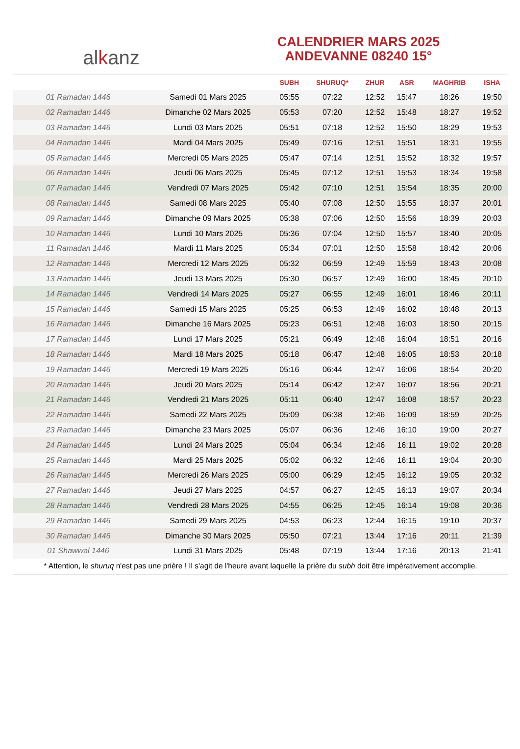alkanz
CALENDRIER MARS 2025
ANDEVANNE 08240 15°
| | | SUBH | SHURUQ* | ZHUR | ASR | MAGHRIB | ISHA |
| --- | --- | --- | --- | --- | --- | --- | --- |
| 01 Ramadan 1446 | Samedi 01 Mars 2025 | 05:55 | 07:22 | 12:52 | 15:47 | 18:26 | 19:50 |
| 02 Ramadan 1446 | Dimanche 02 Mars 2025 | 05:53 | 07:20 | 12:52 | 15:48 | 18:27 | 19:52 |
| 03 Ramadan 1446 | Lundi 03 Mars 2025 | 05:51 | 07:18 | 12:52 | 15:50 | 18:29 | 19:53 |
| 04 Ramadan 1446 | Mardi 04 Mars 2025 | 05:49 | 07:16 | 12:51 | 15:51 | 18:31 | 19:55 |
| 05 Ramadan 1446 | Mercredi 05 Mars 2025 | 05:47 | 07:14 | 12:51 | 15:52 | 18:32 | 19:57 |
| 06 Ramadan 1446 | Jeudi 06 Mars 2025 | 05:45 | 07:12 | 12:51 | 15:53 | 18:34 | 19:58 |
| 07 Ramadan 1446 | Vendredi 07 Mars 2025 | 05:42 | 07:10 | 12:51 | 15:54 | 18:35 | 20:00 |
| 08 Ramadan 1446 | Samedi 08 Mars 2025 | 05:40 | 07:08 | 12:50 | 15:55 | 18:37 | 20:01 |
| 09 Ramadan 1446 | Dimanche 09 Mars 2025 | 05:38 | 07:06 | 12:50 | 15:56 | 18:39 | 20:03 |
| 10 Ramadan 1446 | Lundi 10 Mars 2025 | 05:36 | 07:04 | 12:50 | 15:57 | 18:40 | 20:05 |
| 11 Ramadan 1446 | Mardi 11 Mars 2025 | 05:34 | 07:01 | 12:50 | 15:58 | 18:42 | 20:06 |
| 12 Ramadan 1446 | Mercredi 12 Mars 2025 | 05:32 | 06:59 | 12:49 | 15:59 | 18:43 | 20:08 |
| 13 Ramadan 1446 | Jeudi 13 Mars 2025 | 05:30 | 06:57 | 12:49 | 16:00 | 18:45 | 20:10 |
| 14 Ramadan 1446 | Vendredi 14 Mars 2025 | 05:27 | 06:55 | 12:49 | 16:01 | 18:46 | 20:11 |
| 15 Ramadan 1446 | Samedi 15 Mars 2025 | 05:25 | 06:53 | 12:49 | 16:02 | 18:48 | 20:13 |
| 16 Ramadan 1446 | Dimanche 16 Mars 2025 | 05:23 | 06:51 | 12:48 | 16:03 | 18:50 | 20:15 |
| 17 Ramadan 1446 | Lundi 17 Mars 2025 | 05:21 | 06:49 | 12:48 | 16:04 | 18:51 | 20:16 |
| 18 Ramadan 1446 | Mardi 18 Mars 2025 | 05:18 | 06:47 | 12:48 | 16:05 | 18:53 | 20:18 |
| 19 Ramadan 1446 | Mercredi 19 Mars 2025 | 05:16 | 06:44 | 12:47 | 16:06 | 18:54 | 20:20 |
| 20 Ramadan 1446 | Jeudi 20 Mars 2025 | 05:14 | 06:42 | 12:47 | 16:07 | 18:56 | 20:21 |
| 21 Ramadan 1446 | Vendredi 21 Mars 2025 | 05:11 | 06:40 | 12:47 | 16:08 | 18:57 | 20:23 |
| 22 Ramadan 1446 | Samedi 22 Mars 2025 | 05:09 | 06:38 | 12:46 | 16:09 | 18:59 | 20:25 |
| 23 Ramadan 1446 | Dimanche 23 Mars 2025 | 05:07 | 06:36 | 12:46 | 16:10 | 19:00 | 20:27 |
| 24 Ramadan 1446 | Lundi 24 Mars 2025 | 05:04 | 06:34 | 12:46 | 16:11 | 19:02 | 20:28 |
| 25 Ramadan 1446 | Mardi 25 Mars 2025 | 05:02 | 06:32 | 12:46 | 16:11 | 19:04 | 20:30 |
| 26 Ramadan 1446 | Mercredi 26 Mars 2025 | 05:00 | 06:29 | 12:45 | 16:12 | 19:05 | 20:32 |
| 27 Ramadan 1446 | Jeudi 27 Mars 2025 | 04:57 | 06:27 | 12:45 | 16:13 | 19:07 | 20:34 |
| 28 Ramadan 1446 | Vendredi 28 Mars 2025 | 04:55 | 06:25 | 12:45 | 16:14 | 19:08 | 20:36 |
| 29 Ramadan 1446 | Samedi 29 Mars 2025 | 04:53 | 06:23 | 12:44 | 16:15 | 19:10 | 20:37 |
| 30 Ramadan 1446 | Dimanche 30 Mars 2025 | 05:50 | 07:21 | 13:44 | 17:16 | 20:11 | 21:39 |
| 01 Shawwal 1446 | Lundi 31 Mars 2025 | 05:48 | 07:19 | 13:44 | 17:16 | 20:13 | 21:41 |
* Attention, le shuruq n'est pas une prière ! Il s'agit de l'heure avant laquelle la prière du subh doit être impérativement accomplie.